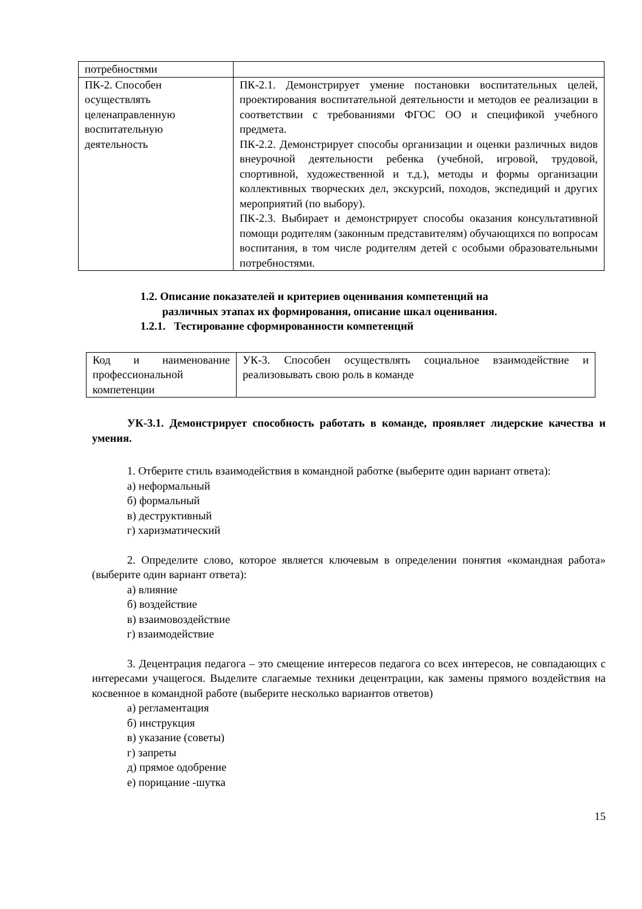| потребностями | |
| ПК-2. Способен осуществлять целенаправленную воспитательную деятельность | ПК-2.1. Демонстрирует умение постановки воспитательных целей, проектирования воспитательной деятельности и методов ее реализации в соответствии с требованиями ФГОС ОО и спецификой учебного предмета. ПК-2.2. Демонстрирует способы организации и оценки различных видов внеурочной деятельности ребенка (учебной, игровой, трудовой, спортивной, художественной и т.д.), методы и формы организации коллективных творческих дел, экскурсий, походов, экспедиций и других мероприятий (по выбору). ПК-2.3. Выбирает и демонстрирует способы оказания консультативной помощи родителям (законным представителям) обучающихся по вопросам воспитания, в том числе родителям детей с особыми образовательными потребностями. |
1.2. Описание показателей и критериев оценивания компетенций на
различных этапах их формирования, описание шкал оценивания.
1.2.1. Тестирование сформированности компетенций
| Код и наименование профессиональной компетенции | УК-3. Способен осуществлять социальное взаимодействие и реализовывать свою роль в команде |
УК-3.1. Демонстрирует способность работать в команде, проявляет лидерские качества и умения.
1. Отберите стиль взаимодействия в командной работке (выберите один вариант ответа):
а) неформальный
б) формальный
в) деструктивный
г) харизматический
2. Определите слово, которое является ключевым в определении понятия «командная работа» (выберите один вариант ответа):
а) влияние
б) воздействие
в) взаимовоздействие
г) взаимодействие
3. Децентрация педагога – это смещение интересов педагога со всех интересов, не совпадающих с интересами учащегося. Выделите слагаемые техники децентрации, как замены прямого воздействия на косвенное в командной работе (выберите несколько вариантов ответов)
а) регламентация
б) инструкция
в) указание (советы)
г) запреты
д) прямое одобрение
е) порицание -шутка
15